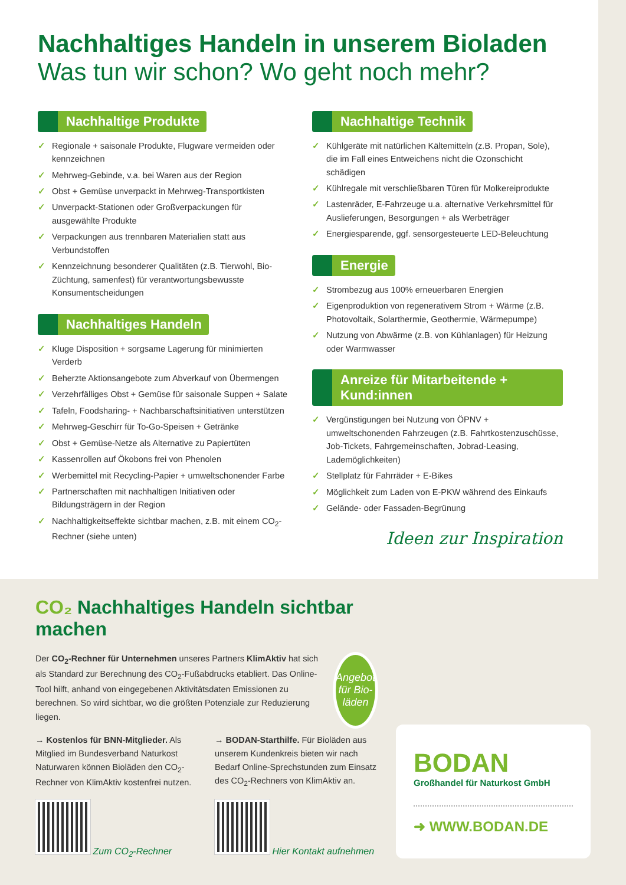Nachhaltiges Handeln in unserem Bioladen
Was tun wir schon? Wo geht noch mehr?
Nachhaltige Produkte
✓ Regionale + saisonale Produkte, Flugware vermeiden oder kennzeichnen
✓ Mehrweg-Gebinde, v.a. bei Waren aus der Region
✓ Obst + Gemüse unverpackt in Mehrweg-Transportkisten
✓ Unverpackt-Stationen oder Großverpackungen für ausgewählte Produkte
✓ Verpackungen aus trennbaren Materialien statt aus Verbundstoffen
✓ Kennzeichnung besonderer Qualitäten (z.B. Tierwohl, Bio-Züchtung, samenfest) für verantwortungsbewusste Konsumentscheidungen
Nachhaltiges Handeln
✓ Kluge Disposition + sorgsame Lagerung für minimierten Verderb
✓ Beherzte Aktionsangebote zum Abverkauf von Übermengen
✓ Verzehrfälliges Obst + Gemüse für saisonale Suppen + Salate
✓ Tafeln, Foodsharing- + Nachbarschaftsinitiativen unterstützen
✓ Mehrweg-Geschirr für To-Go-Speisen + Getränke
✓ Obst + Gemüse-Netze als Alternative zu Papiertüten
✓ Kassenrollen auf Ökobons frei von Phenolen
✓ Werbemittel mit Recycling-Papier + umweltschonender Farbe
✓ Partnerschaften mit nachhaltigen Initiativen oder Bildungsträgern in der Region
✓ Nachhaltigkeitseffekte sichtbar machen, z.B. mit einem CO<sub>2</sub>-Rechner (siehe unten)
Nachhaltige Technik
✓ Kühlgeräte mit natürlichen Kältemitteln (z.B. Propan, Sole), die im Fall eines Entweichens nicht die Ozonschicht schädigen
✓ Kühlregale mit verschließbaren Türen für Molkereiprodukte
✓ Lastenräder, E-Fahrzeuge u.a. alternative Verkehrsmittel für Auslieferungen, Besorgungen + als Werbeträger
✓ Energiesparende, ggf. sensorgesteuerte LED-Beleuchtung
Energie
✓ Strombezug aus 100% erneuerbaren Energien
✓ Eigenproduktion von regenerativem Strom + Wärme (z.B. Photovoltaik, Solarthermie, Geothermie, Wärmepumpe)
✓ Nutzung von Abwärme (z.B. von Kühlanlagen) für Heizung oder Warmwasser
Anreize für Mitarbeitende + Kund:innen
✓ Vergünstigungen bei Nutzung von ÖPNV + umweltschonenden Fahrzeugen (z.B. Fahrtkostenzuschüsse, Job-Tickets, Fahrgemeinschaften, Jobrad-Leasing, Lademöglichkeiten)
✓ Stellplatz für Fahrräder + E-Bikes
✓ Möglichkeit zum Laden von E-PKW während des Einkaufs
✓ Gelände- oder Fassaden-Begrünung
Ideen zur Inspiration
CO₂ Nachhaltiges Handeln sichtbar machen
Der CO<sub>2</sub>-Rechner für Unternehmen unseres Partners KlimAktiv hat sich als Standard zur Berechnung des CO<sub>2</sub>-Fußabdrucks etabliert. Das Online-Tool hilft, anhand von eingegebenen Aktivitätsdaten Emissionen zu berechnen. So wird sichtbar, wo die größten Potenziale zur Reduzierung liegen.
Angebot für Bio-läden
→ Kostenlos für BNN-Mitglieder. Als Mitglied im Bundesverband Naturkost Naturwaren können Bioläden den CO<sub>2</sub>-Rechner von KlimAktiv kostenfrei nutzen.
Zum CO<sub>2</sub>-Rechner
→ BODAN-Starthilfe. Für Bioläden aus unserem Kundenkreis bieten wir nach Bedarf Online-Sprechstunden zum Einsatz des CO<sub>2</sub>-Rechners von KlimAktiv an.
Hier Kontakt aufnehmen
BODAN
Großhandel für Naturkost GmbH
➜ WWW.BODAN.DE